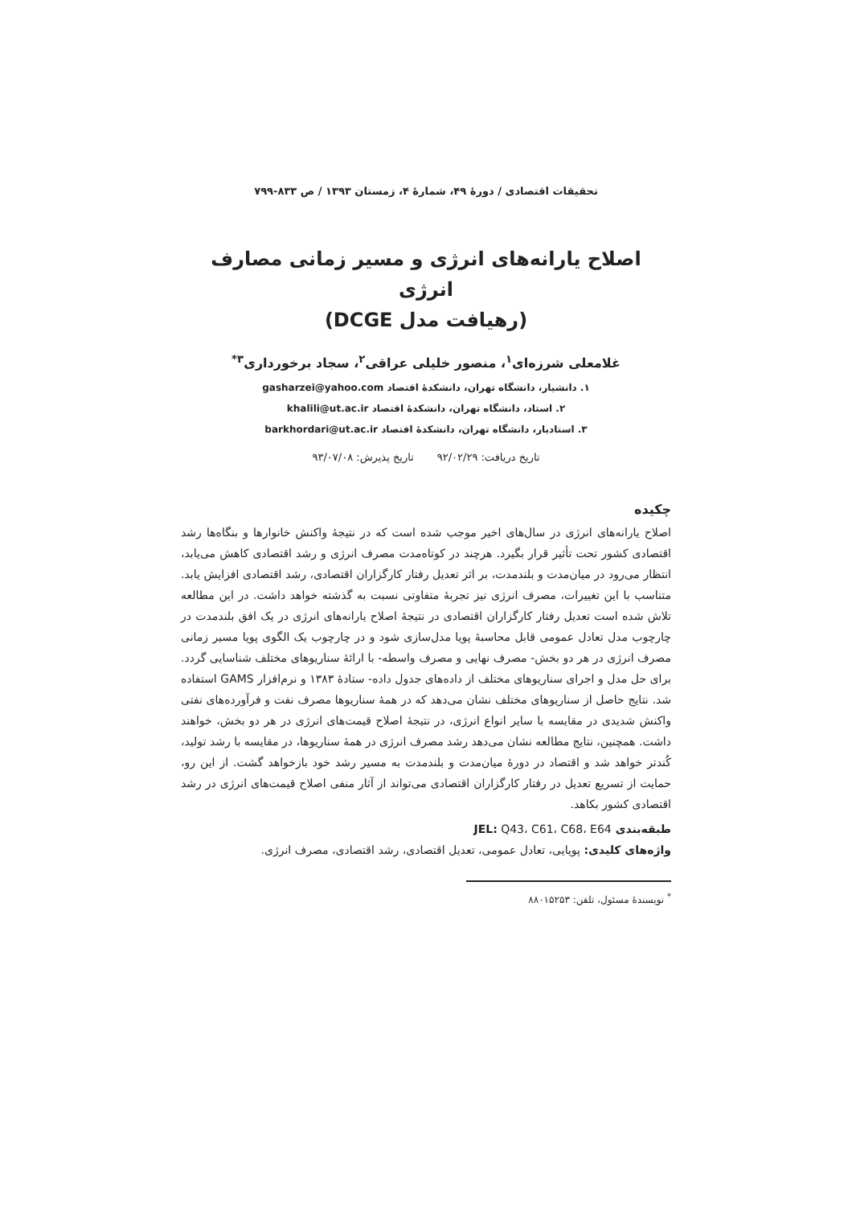تحقیقات اقتصادی / دورهٔ ۴۹، شمارهٔ ۴، زمستان ۱۳۹۳ / ص ۸۳۳-۷۹۹
اصلاح یارانه‌های انرژی و مسیر زمانی مصارف انرژی
(رهیافت مدل DCGE)
غلامعلی شرزه‌ای<sup>۱</sup>، منصور خلیلی عراقی<sup>۲</sup>، سجاد برخورداری<sup>۳*</sup>
۱. دانشیار، دانشگاه تهران، دانشکدهٔ اقتصاد gasharzei@yahoo.com
۲. استاد، دانشگاه تهران، دانشکدهٔ اقتصاد khalili@ut.ac.ir
۳. استادیار، دانشگاه تهران، دانشکدهٔ اقتصاد barkhordari@ut.ac.ir
تاریخ دریافت: ۹۲/۰۲/۲۹ تاریخ پذیرش: ۹۳/۰۷/۰۸
چکیده
اصلاح یارانه‌های انرژی در سال‌های اخیر موجب شده است که در نتیجهٔ واکنش خانوارها و بنگاه‌ها رشد اقتصادی کشور تحت تأثیر قرار بگیرد. هرچند در کوتاه‌مدت مصرف انرژی و رشد اقتصادی کاهش می‌یابد، انتظار می‌رود در میان‌مدت و بلندمدت، بر اثر تعدیل رفتار کارگزاران اقتصادی، رشد اقتصادی افزایش یابد. متناسب با این تغییرات، مصرف انرژی نیز تجربهٔ متفاوتی نسبت به گذشته خواهد داشت. در این مطالعه تلاش شده است تعدیل رفتار کارگزاران اقتصادی در نتیجهٔ اصلاح یارانه‌های انرژی در یک افق بلندمدت در چارچوب مدل تعادل عمومی قابل محاسبهٔ پویا مدل‌سازی شود و در چارچوب یک الگوی پویا مسیر زمانی مصرف انرژی در هر دو بخش- مصرف نهایی و مصرف واسطه- با ارائهٔ سناریوهای مختلف شناسایی گردد. برای حل مدل و اجرای سناریوهای مختلف از داده‌های جدول داده- ستادهٔ ۱۳۸۳ و نرم‌افزار GAMS استفاده شد. نتایج حاصل از سناریوهای مختلف نشان می‌دهد که در همهٔ سناریوها مصرف نفت و فرآورده‌های نفتی واکنش شدیدی در مقایسه با سایر انواع انرژی، در نتیجهٔ اصلاح قیمت‌های انرژی در هر دو بخش، خواهند داشت. همچنین، نتایج مطالعه نشان می‌دهد رشد مصرف انرژی در همهٔ سناریوها، در مقایسه با رشد تولید، کُندتر خواهد شد و اقتصاد در دورهٔ میان‌مدت و بلندمدت به مسیر رشد خود بازخواهد گشت. از این رو، حمایت از تسریع تعدیل در رفتار کارگزاران اقتصادی می‌تواند از آثار منفی اصلاح قیمت‌های انرژی در رشد اقتصادی کشور بکاهد.
طبقه‌بندی JEL: Q43، C61، C68، E64
واژه‌های کلیدی: پویایی، تعادل عمومی، تعدیل اقتصادی، رشد اقتصادی، مصرف انرژی.
<sup>*</sup> نویسندهٔ مسئول، تلفن: ۸۸۰۱۵۲۵۳